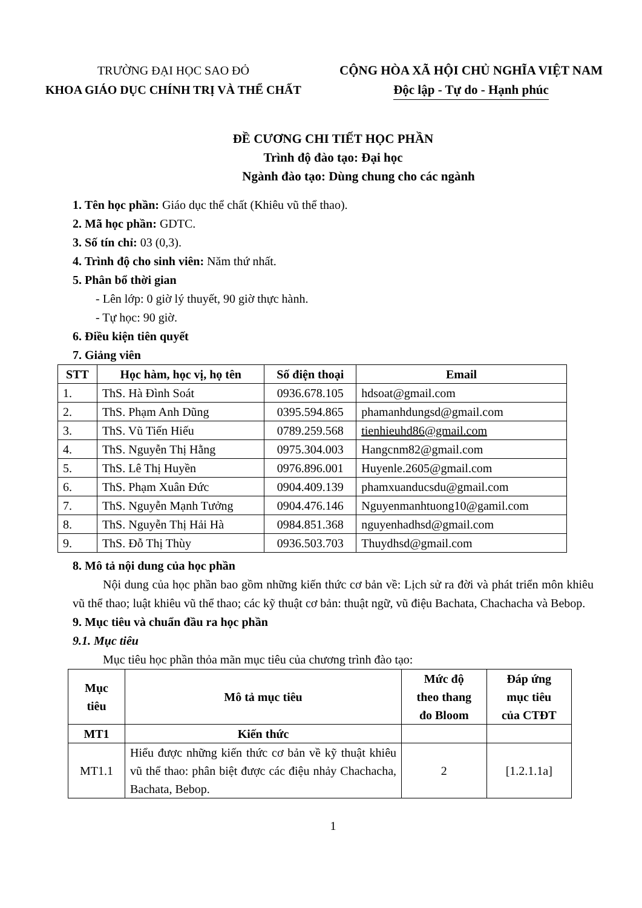TRƯỜNG ĐẠI HỌC SAO ĐỎ
KHOA GIÁO DỤC CHÍNH TRỊ VÀ THỂ CHẤT
CỘNG HÒA XÃ HỘI CHỦ NGHĨA VIỆT NAM
Độc lập - Tự do - Hạnh phúc
ĐỀ CƯƠNG CHI TIẾT HỌC PHẦN
Trình độ đào tạo: Đại học
Ngành đào tạo: Dùng chung cho các ngành
1. Tên học phần: Giáo dục thể chất (Khiêu vũ thể thao).
2. Mã học phần: GDTC.
3. Số tín chỉ: 03 (0,3).
4. Trình độ cho sinh viên: Năm thứ nhất.
5. Phân bổ thời gian
- Lên lớp: 0 giờ lý thuyết, 90 giờ thực hành.
- Tự học: 90 giờ.
6. Điều kiện tiên quyết
7. Giảng viên
| STT | Học hàm, học vị, họ tên | Số điện thoại | Email |
| --- | --- | --- | --- |
| 1. | ThS. Hà Đình Soát | 0936.678.105 | hdsoat@gmail.com |
| 2. | ThS. Phạm Anh Dũng | 0395.594.865 | phamanhdungsd@gmail.com |
| 3. | ThS. Vũ Tiến Hiếu | 0789.259.568 | tienhieuhd86@gmail.com |
| 4. | ThS. Nguyễn Thị Hằng | 0975.304.003 | Hangcnm82@gmail.com |
| 5. | ThS. Lê Thị Huyền | 0976.896.001 | Huyenle.2605@gmail.com |
| 6. | ThS. Phạm Xuân Đức | 0904.409.139 | phamxuanducsdu@gmail.com |
| 7. | ThS. Nguyễn Mạnh Tưởng | 0904.476.146 | Nguyenmanhtuong10@gamil.com |
| 8. | ThS. Nguyễn Thị Hải Hà | 0984.851.368 | nguyenhadhsd@gmail.com |
| 9. | ThS. Đỗ Thị Thùy | 0936.503.703 | Thuydhsd@gmail.com |
8. Mô tả nội dung của học phần
Nội dung của học phần bao gồm những kiến thức cơ bản về: Lịch sử ra đời và phát triển môn khiêu vũ thể thao; luật khiêu vũ thể thao; các kỹ thuật cơ bản: thuật ngữ, vũ điệu Bachata, Chachacha và Bebop.
9. Mục tiêu và chuẩn đầu ra học phần
9.1. Mục tiêu
Mục tiêu học phần thỏa mãn mục tiêu của chương trình đào tạo:
| Mục tiêu | Mô tả mục tiêu | Mức độ theo thang đo Bloom | Đáp ứng mục tiêu của CTĐT |
| --- | --- | --- | --- |
| MT1 | Kiến thức | | |
| MT1.1 | Hiểu được những kiến thức cơ bản về kỹ thuật khiêu vũ thể thao: phân biệt được các điệu nhảy Chachacha, Bachata, Bebop. | 2 | [1.2.1.1a] |
1